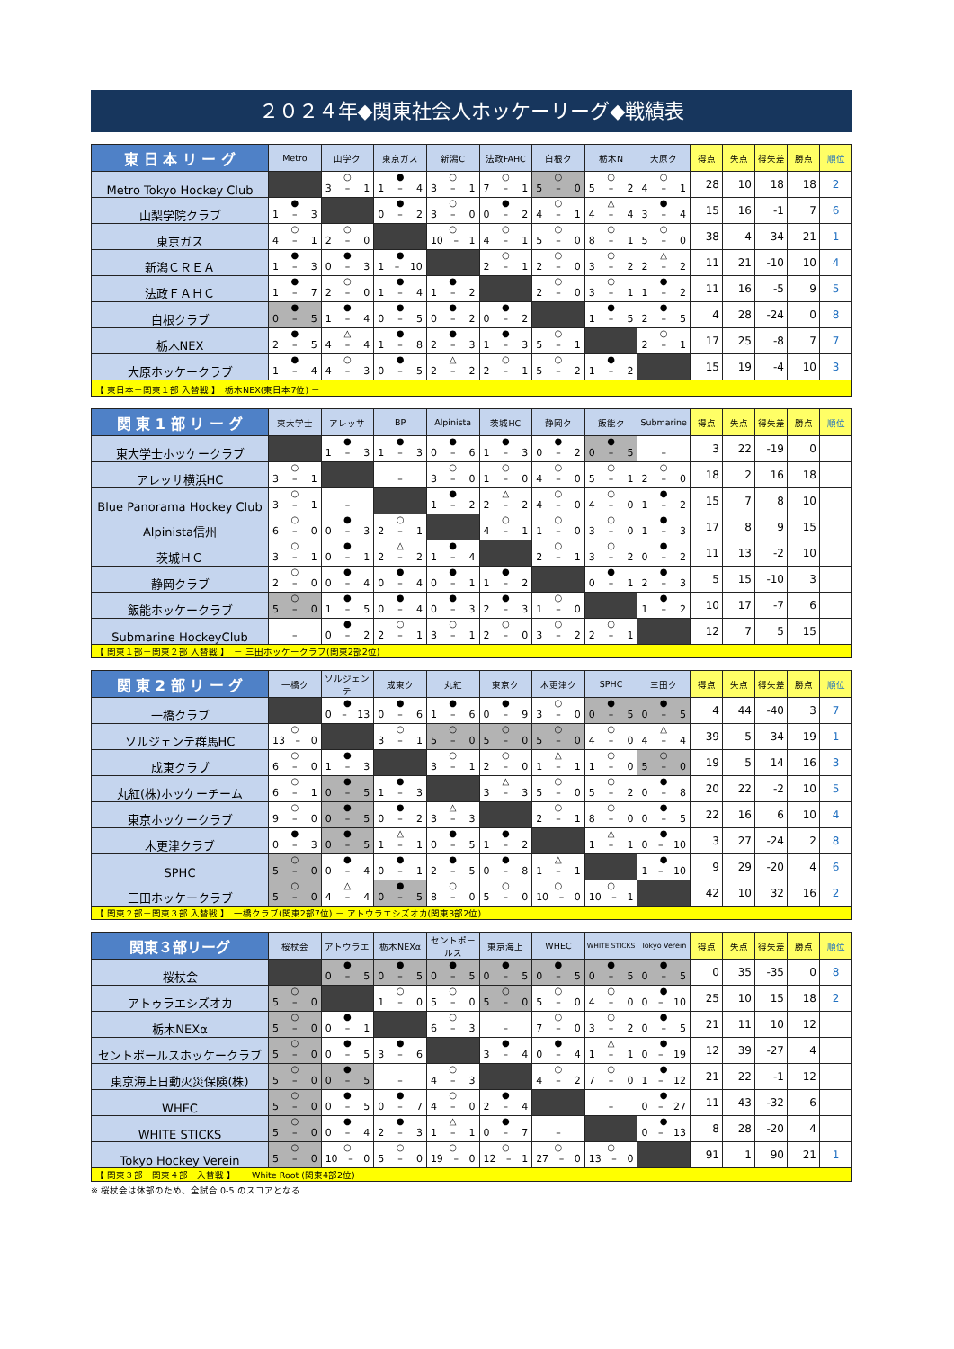２０２４年◆関東社会人ホッケーリーグ◆戦績表
| 東 日 本 リ ー グ | Metro | 山学ク | 東京ガス | 新潟C | 法政FAHC | 白根ク | 栃木N | 大原ク | 得点 | 失点 | 得失差 | 勝点 | 順位 |
| --- | --- | --- | --- | --- | --- | --- | --- | --- | --- | --- | --- | --- | --- |
| Metro Tokyo Hockey Club | | ○ 3 – 1 | ● 1 – 4 | ○ 3 – 1 | ○ 7 – 1 | ○ 5 – 0 | ○ 5 – 2 | ○ 4 – 1 | 28 | 10 | 18 | 18 | 2 |
| 山梨学院クラブ | ● 1 – 3 | | ● 0 – 2 | ○ 3 – 0 | ● 0 – 2 | ○ 4 – 1 | △ 4 – 4 | ● 3 – 4 | 15 | 16 | -1 | 7 | 6 |
| 東京ガス | ○ 4 – 1 | ○ 2 – 0 | | ○ 10 – 1 | ○ 4 – 1 | ○ 5 – 0 | ○ 8 – 1 | ○ 5 – 0 | 38 | 4 | 34 | 21 | 1 |
| 新潟ＣＲＥＡ | ● 1 – 3 | ● 0 – 3 | ● 1 – 10 | | ○ 2 – 1 | ○ 2 – 0 | ○ 3 – 2 | △ 2 – 2 | 11 | 21 | -10 | 10 | 4 |
| 法政ＦＡＨＣ | ● 1 – 7 | ○ 2 – 0 | ● 1 – 4 | ● 1 – 2 | | ○ 2 – 0 | ○ 3 – 1 | ● 1 – 2 | 11 | 16 | -5 | 9 | 5 |
| 白根クラブ | ● 0 – 5 | ● 1 – 4 | ● 0 – 5 | ● 0 – 2 | ● 0 – 2 | | ● 1 – 5 | ● 2 – 5 | 4 | 28 | -24 | 0 | 8 |
| 栃木NEX | ● 2 – 5 | △ 4 – 4 | ● 1 – 8 | ● 2 – 3 | ● 1 – 3 | ○ 5 – 1 | | ○ 2 – 1 | 17 | 25 | -8 | 7 | 7 |
| 大原ホッケークラブ | ● 1 – 4 | ○ 4 – 3 | ● 0 – 5 | △ 2 – 2 | ○ 2 – 1 | ○ 5 – 2 | ● 1 – 2 | | 15 | 19 | -4 | 10 | 3 |
| 【 東日本－関東１部 入替戦 】 栃木NEX(東日本7位) － | | | | | | | | | | | | | |
| 関 東 1 部 リ ー グ | 東大学士 | アレッサ | BP | Alpinista | 茨城HC | 静岡ク | 飯能ク | Submarine | 得点 | 失点 | 得失差 | 勝点 | 順位 |
| --- | --- | --- | --- | --- | --- | --- | --- | --- | --- | --- | --- | --- | --- |
| 東大学士ホッケークラブ | | ● 1 – 3 | ● 1 – 3 | ● 0 – 6 | ● 1 – 3 | ● 0 – 2 | ● 0 – 5 | – | 3 | 22 | -19 | 0 | |
| アレッサ横浜HC | ○ 3 – 1 | | – | ○ 3 – 0 | ○ 1 – 0 | ○ 4 – 0 | ○ 5 – 1 | ○ 2 – 0 | 18 | 2 | 16 | 18 | |
| Blue Panorama Hockey Club | ○ 3 – 1 | – | | ● 1 – 2 | △ 2 – 2 | ○ 4 – 0 | ○ 4 – 0 | ● 1 – 2 | 15 | 7 | 8 | 10 | |
| Alpinista信州 | ○ 6 – 0 | ● 0 – 3 | ○ 2 – 1 | | ○ 4 – 1 | ○ 1 – 0 | ○ 3 – 0 | ● 1 – 3 | 17 | 8 | 9 | 15 | |
| 茨城ＨＣ | ○ 3 – 1 | ● 0 – 1 | △ 2 – 2 | ● 1 – 4 | | ○ 2 – 1 | ○ 3 – 2 | ● 0 – 2 | 11 | 13 | -2 | 10 | |
| 静岡クラブ | ○ 2 – 0 | ● 0 – 4 | ● 0 – 4 | ● 0 – 1 | ● 1 – 2 | | ● 0 – 1 | ● 2 – 3 | 5 | 15 | -10 | 3 | |
| 飯能ホッケークラブ | ○ 5 – 0 | ● 1 – 5 | ● 0 – 4 | ● 0 – 3 | ● 2 – 3 | ○ 1 – 0 | | ● 1 – 2 | 10 | 17 | -7 | 6 | |
| Submarine HockeyClub | – | ● 0 – 2 | ○ 2 – 1 | ○ 3 – 1 | ○ 2 – 0 | ○ 3 – 2 | ○ 2 – 1 | | 12 | 7 | 5 | 15 | |
| 【 関東１部－関東２部 入替戦 】 － 三田ホッケークラブ(関東2部2位) | | | | | | | | | | | | | |
| 関 東 2 部 リ ー グ | 一橋ク | ソルジェンテ | 成東ク | 丸紅 | 東京ク | 木更津ク | SPHC | 三田ク | 得点 | 失点 | 得失差 | 勝点 | 順位 |
| --- | --- | --- | --- | --- | --- | --- | --- | --- | --- | --- | --- | --- | --- |
| 一橋クラブ | | ● 0 – 13 | ● 0 – 6 | ● 1 – 6 | ● 0 – 9 | ○ 3 – 0 | ● 0 – 5 | ● 0 – 5 | 4 | 44 | -40 | 3 | 7 |
| ソルジェンテ群馬HC | ○ 13 – 0 | | ○ 3 – 1 | ○ 5 – 0 | ○ 5 – 0 | ○ 5 – 0 | ○ 4 – 0 | △ 4 – 4 | 39 | 5 | 34 | 19 | 1 |
| 成東クラブ | ○ 6 – 0 | ● 1 – 3 | | ○ 3 – 1 | ○ 2 – 0 | △ 1 – 1 | ○ 1 – 0 | ○ 5 – 0 | 19 | 5 | 14 | 16 | 3 |
| 丸紅(株)ホッケーチーム | ○ 6 – 1 | ● 0 – 5 | ● 1 – 3 | | △ 3 – 3 | ○ 5 – 0 | ○ 5 – 2 | ● 0 – 8 | 20 | 22 | -2 | 10 | 5 |
| 東京ホッケークラブ | ○ 9 – 0 | ● 0 – 5 | ● 0 – 2 | △ 3 – 3 | | ○ 2 – 1 | ○ 8 – 0 | ● 0 – 5 | 22 | 16 | 6 | 10 | 4 |
| 木更津クラブ | ● 0 – 3 | ● 0 – 5 | △ 1 – 1 | ● 0 – 5 | ● 1 – 2 | | △ 1 – 1 | ● 0 – 10 | 3 | 27 | -24 | 2 | 8 |
| SPHC | ○ 5 – 0 | ● 0 – 4 | ● 0 – 1 | ● 2 – 5 | ● 0 – 8 | △ 1 – 1 | | ● 1 – 10 | 9 | 29 | -20 | 4 | 6 |
| 三田ホッケークラブ | ○ 5 – 0 | △ 4 – 4 | ● 0 – 5 | ○ 8 – 0 | ○ 5 – 0 | ○ 10 – 0 | ○ 10 – 1 | | 42 | 10 | 32 | 16 | 2 |
| 【 関東２部－関東３部 入替戦 】 一橋クラブ(関東2部7位) － アトウラエシズオカ(関東3部2位) | | | | | | | | | | | | | |
| 関東３部リーグ | 桜杖会 | アトウラエ | 栃木NEXα | セントポールス | 東京海上 | WHEC | WHITE STICKS | Tokyo Verein | 得点 | 失点 | 得失差 | 勝点 | 順位 |
| --- | --- | --- | --- | --- | --- | --- | --- | --- | --- | --- | --- | --- | --- |
| 桜杖会 | | ● 0 – 5 | ● 0 – 5 | ● 0 – 5 | ● 0 – 5 | ● 0 – 5 | ● 0 – 5 | ● 0 – 5 | 0 | 35 | -35 | 0 | 8 |
| アトゥラエシズオカ | ○ 5 – 0 | | ○ 1 – 0 | ○ 5 – 0 | ○ 5 – 0 | ○ 5 – 0 | ○ 4 – 0 | ● 0 – 10 | 25 | 10 | 15 | 18 | 2 |
| 栃木NEXα | ○ 5 – 0 | ● 0 – 1 | | ○ 6 – 3 | – | ○ 7 – 0 | ○ 3 – 2 | ● 0 – 5 | 21 | 11 | 10 | 12 | |
| セントポールスホッケークラブ | ○ 5 – 0 | ● 0 – 5 | ● 3 – 6 | | ● 3 – 4 | ● 0 – 4 | △ 1 – 1 | ● 0 – 19 | 12 | 39 | -27 | 4 | |
| 東京海上日動火災保険(株) | ○ 5 – 0 | ● 0 – 5 | – | ○ 4 – 3 | | ○ 4 – 2 | ○ 7 – 0 | ● 1 – 12 | 21 | 22 | -1 | 12 | |
| WHEC | ○ 5 – 0 | ● 0 – 5 | ● 0 – 7 | ○ 4 – 0 | ● 2 – 4 | | – | ● 0 – 27 | 11 | 43 | -32 | 6 | |
| WHITE STICKS | ○ 5 – 0 | ● 0 – 4 | ● 2 – 3 | △ 1 – 1 | ● 0 – 7 | – | | ● 0 – 13 | 8 | 28 | -20 | 4 | |
| Tokyo Hockey Verein | ○ 5 – 0 | ○ 10 – 0 | ○ 5 – 0 | ○ 19 – 0 | ○ 12 – 1 | ○ 27 – 0 | ○ 13 – 0 | | 91 | 1 | 90 | 21 | 1 |
| 【 関東３部－関東４部 入替戦 】 － White Root (関東4部2位) | | | | | | | | | | | | | |
※ 桜杖会は休部のため、全試合 0-5 のスコアとなる